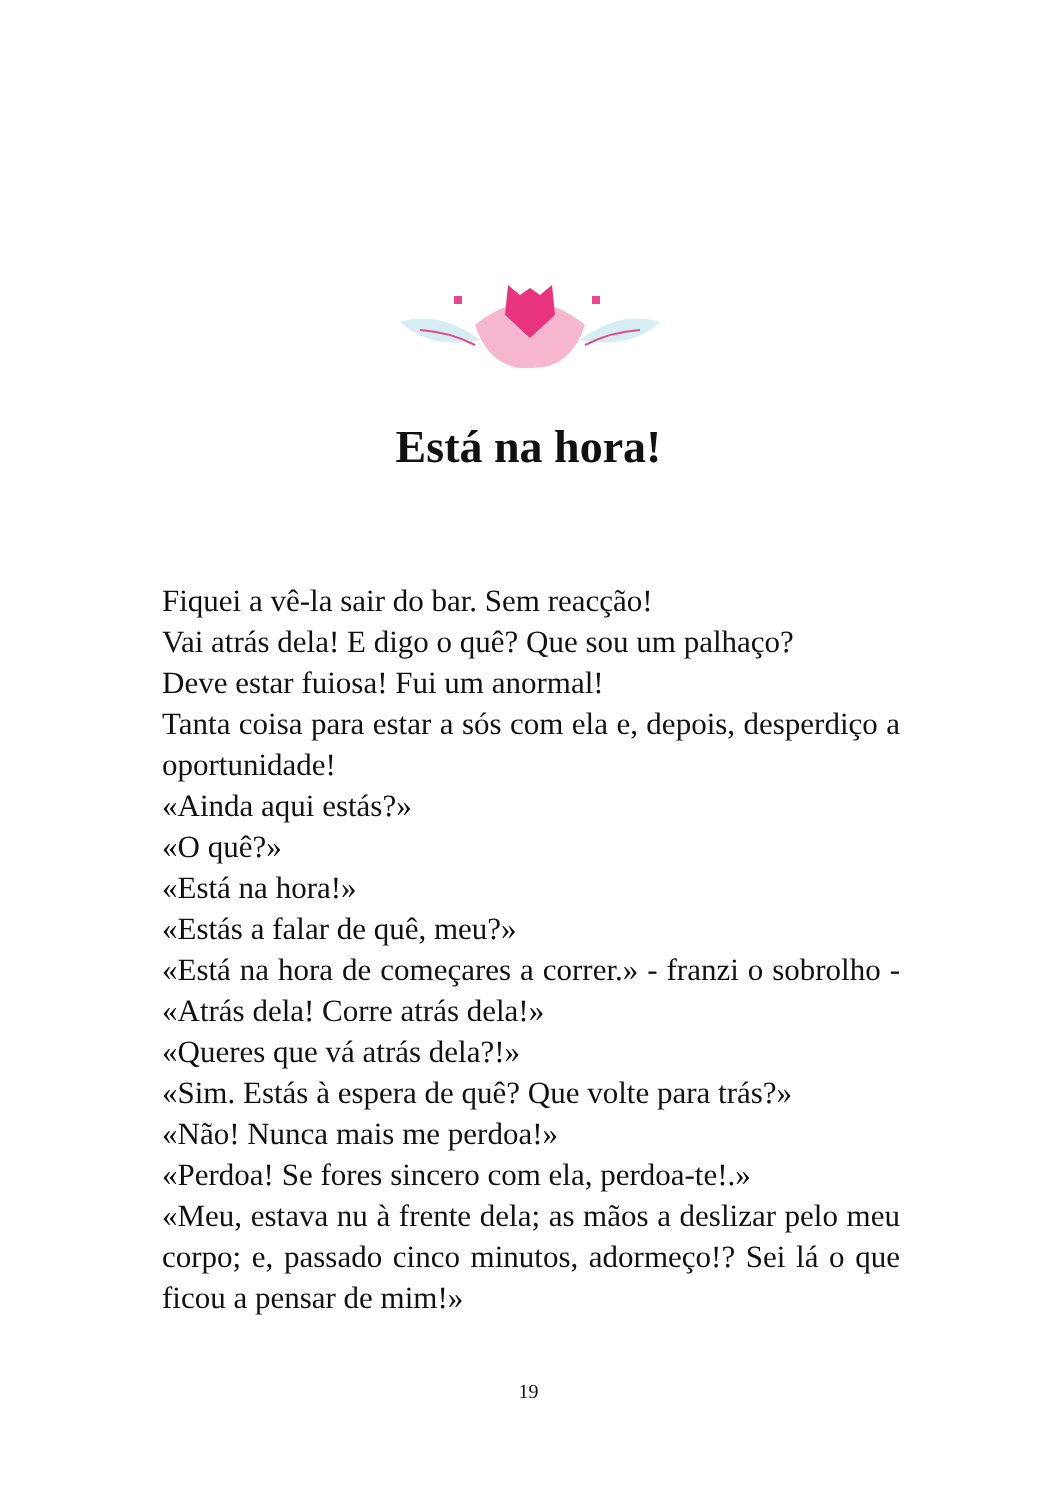Está na hora!
Fiquei a vê-la sair do bar. Sem reacção!
Vai atrás dela! E digo o quê? Que sou um palhaço?
Deve estar fuiosa! Fui um anormal!
Tanta coisa para estar a sós com ela e, depois, desperdiço a oportunidade!
«Ainda aqui estás?»
«O quê?»
«Está na hora!»
«Estás a falar de quê, meu?»
«Está na hora de começares a correr.» - franzi o sobrolho - «Atrás dela! Corre atrás dela!»
«Queres que vá atrás dela?!»
«Sim. Estás à espera de quê? Que volte para trás?»
«Não! Nunca mais me perdoa!»
«Perdoa! Se fores sincero com ela, perdoa-te!.»
«Meu, estava nu à frente dela; as mãos a deslizar pelo meu corpo; e, passado cinco minutos, adormeço!? Sei lá o que ficou a pensar de mim!»
19